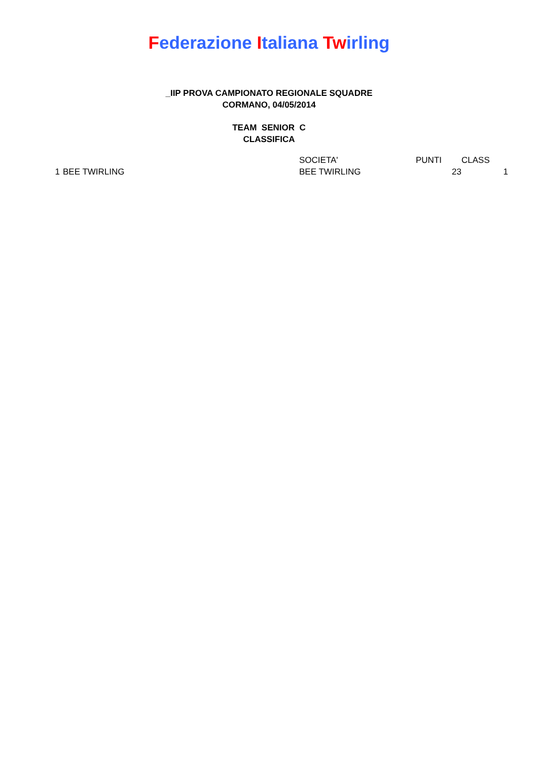Federazione Italiana Twirling
_IIP PROVA CAMPIONATO REGIONALE SQUADRE
CORMANO, 04/05/2014
TEAM SENIOR C
CLASSIFICA
| | | SOCIETA' | PUNTI | CLASS | |
| --- | --- | --- | --- | --- | --- |
| 1 | BEE TWIRLING | BEE TWIRLING | 23 | 1 | |